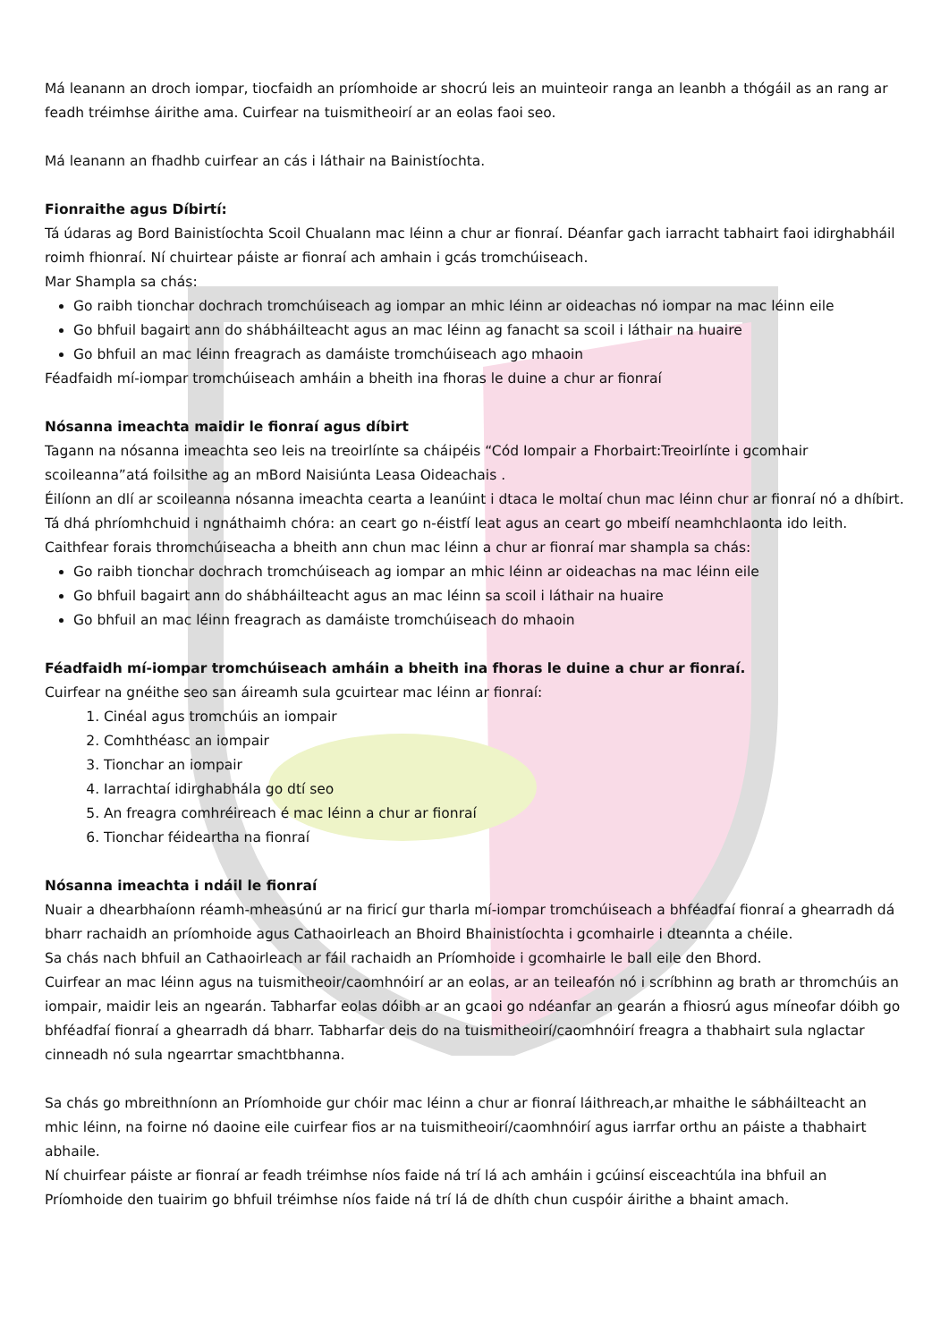Má leanann an droch iompar, tiocfaidh an príomhoide ar shocrú leis an muinteoir ranga an leanbh a thógáil as an rang ar feadh tréimhse áirithe ama. Cuirfear na tuismitheoirí ar an eolas faoi seo.
Má leanann an fhadhb cuirfear an cás i láthair na Bainistíochta.
Fionraithe agus Díbirtí:
Tá údaras ag Bord Bainistíochta Scoil Chualann mac léinn a chur ar fionraí. Déanfar gach iarracht tabhairt faoi idirghabháil roimh fhionraí. Ní chuirtear páiste ar fionraí ach amhain i gcás tromchúiseach.
Mar Shampla sa chás:
Go raibh tionchar dochrach tromchúiseach ag iompar an mhic léinn ar oideachas nó iompar na mac léinn eile
Go bhfuil bagairt ann do shábháilteacht agus an mac léinn ag fanacht sa scoil i láthair na huaire
Go bhfuil an mac léinn freagrach as damáiste tromchúiseach ago mhaoin
Féadfaidh mí-iompar tromchúiseach amháin a bheith ina fhoras le duine a chur ar fionraí
Nósanna imeachta maidir le fionraí agus díbirt
Tagann na nósanna imeachta seo leis na treoirlínte sa cháipéis “Cód Iompair a Fhorbairt:Treoirlínte i gcomhair scoileanna”atá foilsithe ag an mBord Naisiúnta Leasa Oideachais .
Éilíonn an dlí ar scoileanna nósanna imeachta cearta a leanúint i dtaca le moltaí chun mac léinn chur ar fionraí nó a dhíbirt.
Tá dhá phríomhchuid i ngnáthaimh chóra: an ceart go n-éistfí leat agus an ceart go mbeifí neamhchlaonta ido leith.
Caithfear forais thromchúiseacha a bheith ann chun mac léinn a chur ar fionraí mar shampla sa chás:
Go raibh tionchar dochrach tromchúiseach ag iompar an mhic léinn ar oideachas na mac léinn eile
Go bhfuil bagairt ann do shábháilteacht agus an mac léinn sa scoil i láthair na huaire
Go bhfuil an mac léinn freagrach as damáiste tromchúiseach do mhaoin
Féadfaidh mí-iompar tromchúiseach amháin a bheith ina fhoras le duine a chur ar fionraí.
Cuirfear na gnéithe seo san áireamh sula gcuirtear mac léinn ar fionraí:
1. Cinéal agus tromchúis an iompair
2. Comhthéasc an iompair
3. Tionchar an iompair
4. Iarrachtaí idirghabhála go dtí seo
5. An freagra comhréireach é mac léinn a chur ar fionraí
6. Tionchar féideartha na fionraí
Nósanna imeachta i ndáil le fionraí
Nuair a dhearbhaíonn réamh-mheasúnú ar na firicí gur tharla mí-iompar tromchúiseach a bhféadfaí fionraí a ghearradh dá bharr rachaidh an príomhoide agus Cathaoirleach an Bhoird Bhainistíochta i gcomhairle i dteannta a chéile.
Sa chás nach bhfuil an Cathaoirleach ar fáil rachaidh an Príomhoide i gcomhairle le ball eile den Bhord.
Cuirfear an mac léinn agus na tuismitheoir/caomhnóirí ar an eolas, ar an teileafón nó i scríbhinn ag brath ar thromchúis an iompair, maidir leis an ngearán. Tabharfar eolas dóibh ar an gcaoi go ndéanfar an gearán a fhiosrú agus míneofar dóibh go bhféadfaí fionraí a ghearradh dá bharr. Tabharfar deis do na tuismitheoirí/caomhnóirí freagra a thabhairt sula nglactar cinneadh nó sula ngearrtar smachtbhanna.
Sa chás go mbreithníonn an Príomhoide gur chóir mac léinn a chur ar fionraí láithreach,ar mhaithe le sábháilteacht an mhic léinn, na foirne nó daoine eile cuirfear fios ar na tuismitheoirí/caomhnóirí agus iarrfar orthu an páiste a thabhairt abhaile.
Ní chuirfear páiste ar fionraí ar feadh tréimhse níos faide ná trí lá ach amháin i gcúinsí eisceachtúla ina bhfuil an Príomhoide den tuairim go bhfuil tréimhse níos faide ná trí lá de dhíth chun cuspóir áirithe a bhaint amach.